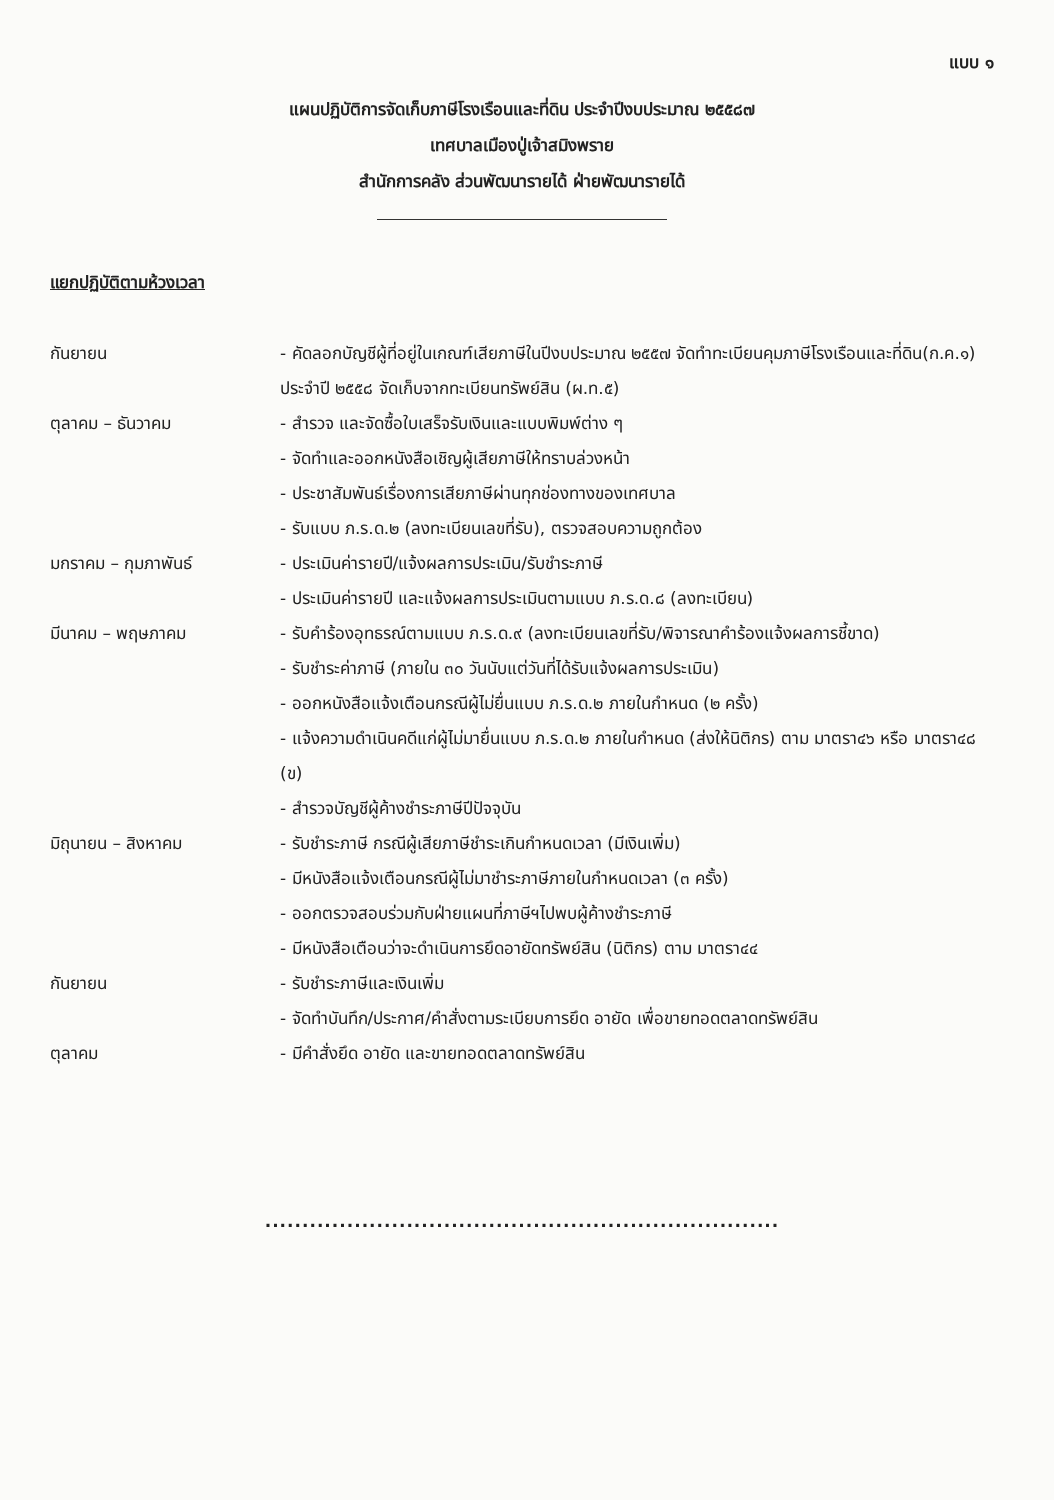แบบ ๑
แผนปฏิบัติการจัดเก็บภาษีโรงเรือนและที่ดิน ประจำปีงบประมาณ ๒๕๕๘๗
เทศบาลเมืองปู่เจ้าสมิงพราย
สำนักการคลัง ส่วนพัฒนารายได้ ฝ่ายพัฒนารายได้
แยกปฏิบัติตามห้วงเวลา
กันยายน - คัดลอกบัญชีผู้ที่อยู่ในเกณฑ์เสียภาษีในปีงบประมาณ ๒๕๕๗ จัดทำทะเบียนคุมภาษีโรงเรือนและที่ดิน(ก.ค.๑) ประจำปี ๒๕๕๘ จัดเก็บจากทะเบียนทรัพย์สิน (ผ.ท.๕)
ตุลาคม – ธันวาคม - สำรวจ และจัดซื้อใบเสร็จรับเงินและแบบพิมพ์ต่าง ๆ
- จัดทำและออกหนังสือเชิญผู้เสียภาษีให้ทราบล่วงหน้า
- ประชาสัมพันธ์เรื่องการเสียภาษีผ่านทุกช่องทางของเทศบาล
- รับแบบ ภ.ร.ด.๒ (ลงทะเบียนเลขที่รับ), ตรวจสอบความถูกต้อง
มกราคม – กุมภาพันธ์ - ประเมินค่ารายปี/แจ้งผลการประเมิน/รับชำระภาษี
- ประเมินค่ารายปี และแจ้งผลการประเมินตามแบบ ภ.ร.ด.๘ (ลงทะเบียน)
มีนาคม – พฤษภาคม - รับคำร้องอุทธรณ์ตามแบบ ภ.ร.ด.๙ (ลงทะเบียนเลขที่รับ/พิจารณาคำร้องแจ้งผลการชี้ขาด)
- รับชำระค่าภาษี (ภายใน ๓๐ วันนับแต่วันที่ได้รับแจ้งผลการประเมิน)
- ออกหนังสือแจ้งเตือนกรณีผู้ไม่ยื่นแบบ ภ.ร.ด.๒ ภายในกำหนด (๒ ครั้ง)
- แจ้งความดำเนินคดีแก่ผู้ไม่มายื่นแบบ ภ.ร.ด.๒ ภายในกำหนด (ส่งให้นิติกร) ตาม มาตรา๔๖ หรือ มาตรา๔๘ (ข)
- สำรวจบัญชีผู้ค้างชำระภาษีปีปัจจุบัน
มิถุนายน – สิงหาคม - รับชำระภาษี กรณีผู้เสียภาษีชำระเกินกำหนดเวลา (มีเงินเพิ่ม)
- มีหนังสือแจ้งเตือนกรณีผู้ไม่มาชำระภาษีภายในกำหนดเวลา (๓ ครั้ง)
- ออกตรวจสอบร่วมกับฝ่ายแผนที่ภาษีฯไปพบผู้ค้างชำระภาษี
- มีหนังสือเตือนว่าจะดำเนินการยึดอายัดทรัพย์สิน (นิติกร) ตาม มาตรา๔๔
กันยายน - รับชำระภาษีและเงินเพิ่ม
- จัดทำบันทึก/ประกาศ/คำสั่งตามระเบียบการยึด อายัด เพื่อขายทอดตลาดทรัพย์สิน
ตุลาคม - มีคำสั่งยึด อายัด และขายทอดตลาดทรัพย์สิน
.....................................................................